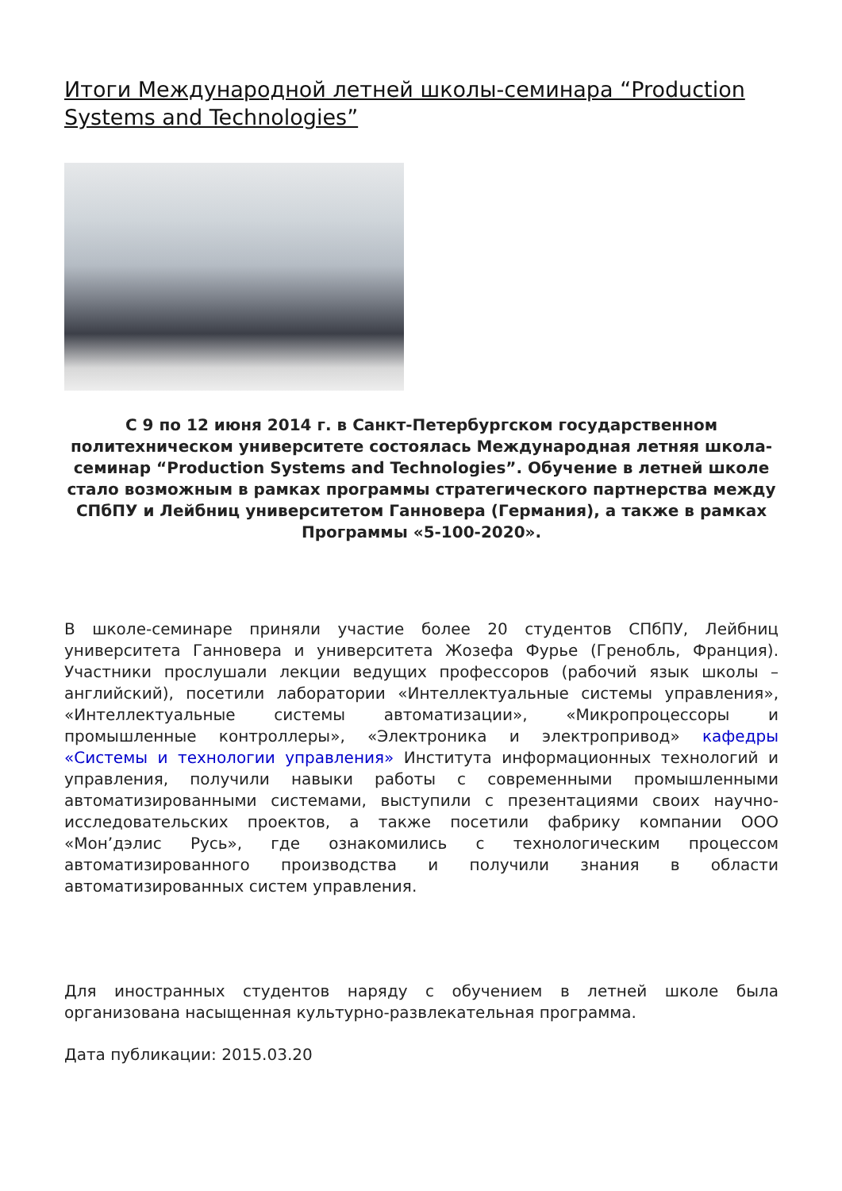Итоги Международной летней школы-семинара “Production Systems and Technologies”
С 9 по 12 июня 2014 г. в Санкт-Петербургском государственном политехническом университете состоялась Международная летняя школа-семинар “Production Systems and Technologies”. Обучение в летней школе стало возможным в рамках программы стратегического партнерства между СПбПУ и Лейбниц университетом Ганновера (Германия), а также в рамках Программы «5-100-2020».
В школе-семинаре приняли участие более 20 студентов СПбПУ, Лейбниц университета Ганновера и университета Жозефа Фурье (Гренобль, Франция). Участники прослушали лекции ведущих профессоров (рабочий язык школы – английский), посетили лаборатории «Интеллектуальные системы управления», «Интеллектуальные системы автоматизации», «Микропроцессоры и промышленные контроллеры», «Электроника и электропривод» кафедры «Системы и технологии управления» Института информационных технологий и управления, получили навыки работы с современными промышленными автоматизированными системами, выступили с презентациями своих научно-исследовательских проектов, а также посетили фабрику компании ООО «Мон’дэлис Русь», где ознакомились с технологическим процессом автоматизированного производства и получили знания в области автоматизированных систем управления.
Для иностранных студентов наряду с обучением в летней школе была организована насыщенная культурно-развлекательная программа.
Дата публикации: 2015.03.20